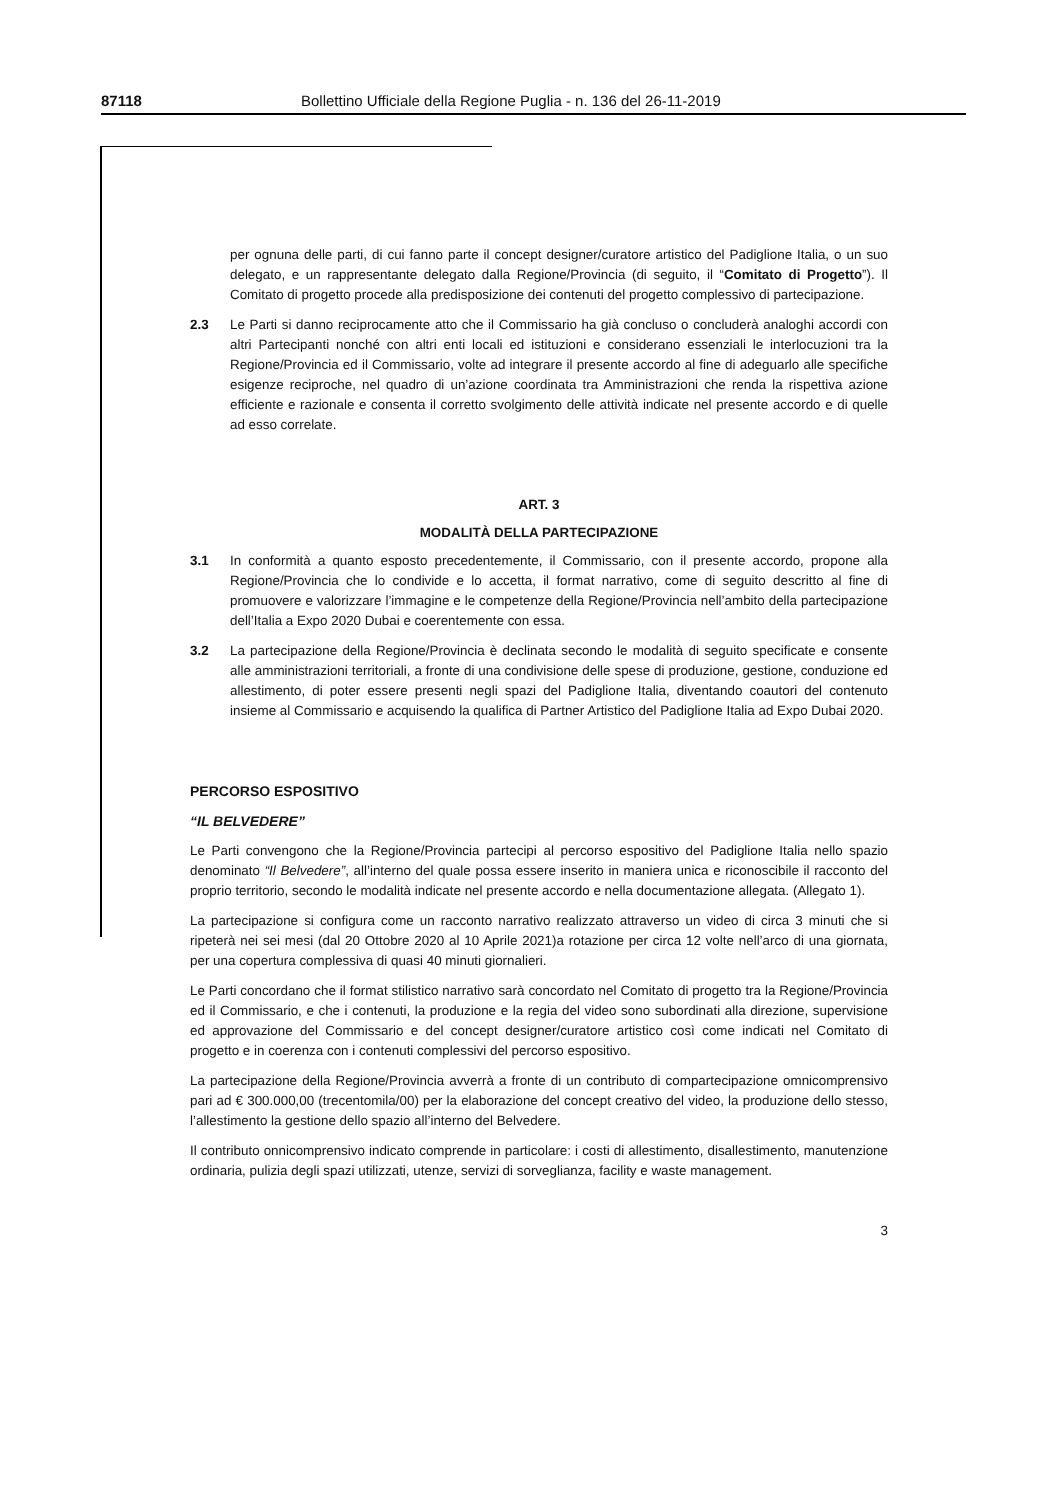87118 Bollettino Ufficiale della Regione Puglia - n. 136 del 26-11-2019
per ognuna delle parti, di cui fanno parte il concept designer/curatore artistico del Padiglione Italia, o un suo delegato, e un rappresentante delegato dalla Regione/Provincia (di seguito, il “Comitato di Progetto”). Il Comitato di progetto procede alla predisposizione dei contenuti del progetto complessivo di partecipazione.
2.3 Le Parti si danno reciprocamente atto che il Commissario ha già concluso o concluderà analoghi accordi con altri Partecipanti nonché con altri enti locali ed istituzioni e considerano essenziali le interlocuzioni tra la Regione/Provincia ed il Commissario, volte ad integrare il presente accordo al fine di adeguarlo alle specifiche esigenze reciproche, nel quadro di un’azione coordinata tra Amministrazioni che renda la rispettiva azione efficiente e razionale e consenta il corretto svolgimento delle attività indicate nel presente accordo e di quelle ad esso correlate.
ART. 3
MODALITÀ DELLA PARTECIPAZIONE
3.1 In conformità a quanto esposto precedentemente, il Commissario, con il presente accordo, propone alla Regione/Provincia che lo condivide e lo accetta, il format narrativo, come di seguito descritto al fine di promuovere e valorizzare l’immagine e le competenze della Regione/Provincia nell’ambito della partecipazione dell’Italia a Expo 2020 Dubai e coerentemente con essa.
3.2 La partecipazione della Regione/Provincia è declinata secondo le modalità di seguito specificate e consente alle amministrazioni territoriali, a fronte di una condivisione delle spese di produzione, gestione, conduzione ed allestimento, di poter essere presenti negli spazi del Padiglione Italia, diventando coautori del contenuto insieme al Commissario e acquisendo la qualifica di Partner Artistico del Padiglione Italia ad Expo Dubai 2020.
PERCORSO ESPOSITIVO
“IL BELVEDERE”
Le Parti convengono che la Regione/Provincia partecipi al percorso espositivo del Padiglione Italia nello spazio denominato “Il Belvedere”, all’interno del quale possa essere inserito in maniera unica e riconoscibile il racconto del proprio territorio, secondo le modalità indicate nel presente accordo e nella documentazione allegata. (Allegato 1).
La partecipazione si configura come un racconto narrativo realizzato attraverso un video di circa 3 minuti che si ripeterà nei sei mesi (dal 20 Ottobre 2020 al 10 Aprile 2021)a rotazione per circa 12 volte nell’arco di una giornata, per una copertura complessiva di quasi 40 minuti giornalieri.
Le Parti concordano che il format stilistico narrativo sarà concordato nel Comitato di progetto tra la Regione/Provincia ed il Commissario, e che i contenuti, la produzione e la regia del video sono subordinati alla direzione, supervisione ed approvazione del Commissario e del concept designer/curatore artistico così come indicati nel Comitato di progetto e in coerenza con i contenuti complessivi del percorso espositivo.
La partecipazione della Regione/Provincia avverrà a fronte di un contributo di compartecipazione omnicomprensivo pari ad € 300.000,00 (trecentomila/00) per la elaborazione del concept creativo del video, la produzione dello stesso, l’allestimento la gestione dello spazio all’interno del Belvedere.
Il contributo onnicomprensivo indicato comprende in particolare: i costi di allestimento, disallestimento, manutenzione ordinaria, pulizia degli spazi utilizzati, utenze, servizi di sorveglianza, facility e waste management.
3